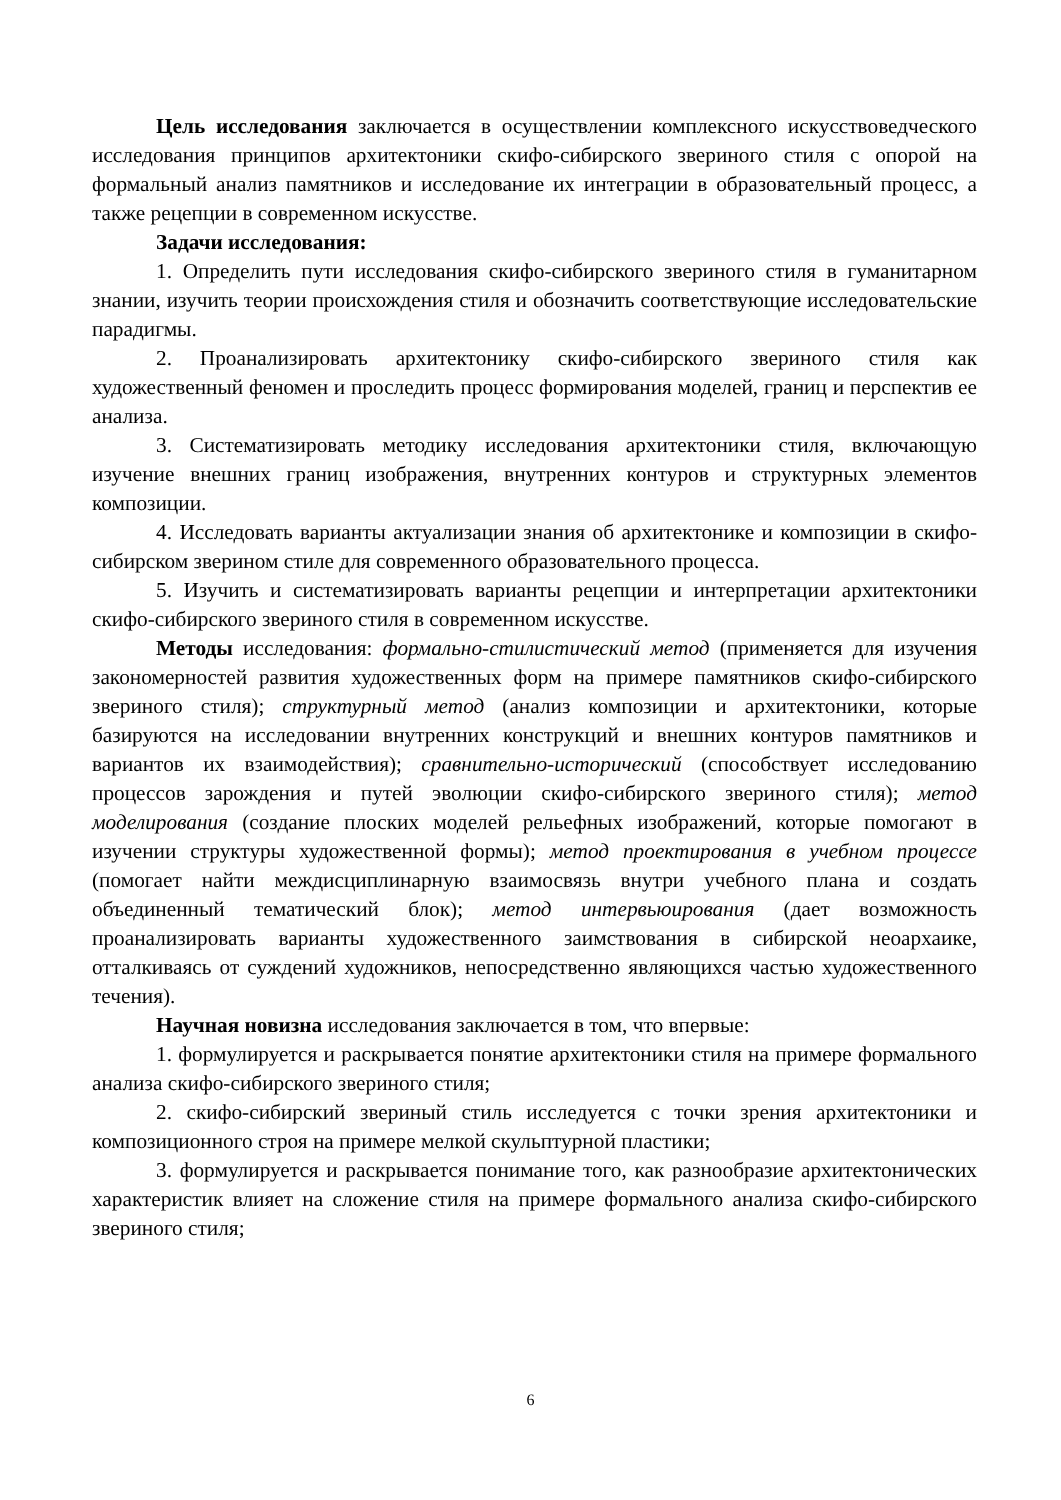Цель исследования заключается в осуществлении комплексного искусствоведческого исследования принципов архитектоники скифо-сибирского звериного стиля с опорой на формальный анализ памятников и исследование их интеграции в образовательный процесс, а также рецепции в современном искусстве.
Задачи исследования:
1. Определить пути исследования скифо-сибирского звериного стиля в гуманитарном знании, изучить теории происхождения стиля и обозначить соответствующие исследовательские парадигмы.
2. Проанализировать архитектонику скифо-сибирского звериного стиля как художественный феномен и проследить процесс формирования моделей, границ и перспектив ее анализа.
3. Систематизировать методику исследования архитектоники стиля, включающую изучение внешних границ изображения, внутренних контуров и структурных элементов композиции.
4. Исследовать варианты актуализации знания об архитектонике и композиции в скифо-сибирском зверином стиле для современного образовательного процесса.
5. Изучить и систематизировать варианты рецепции и интерпретации архитектоники скифо-сибирского звериного стиля в современном искусстве.
Методы исследования: формально-стилистический метод (применяется для изучения закономерностей развития художественных форм на примере памятников скифо-сибирского звериного стиля); структурный метод (анализ композиции и архитектоники, которые базируются на исследовании внутренних конструкций и внешних контуров памятников и вариантов их взаимодействия); сравнительно-исторический (способствует исследованию процессов зарождения и путей эволюции скифо-сибирского звериного стиля); метод моделирования (создание плоских моделей рельефных изображений, которые помогают в изучении структуры художественной формы); метод проектирования в учебном процессе (помогает найти междисциплинарную взаимосвязь внутри учебного плана и создать объединенный тематический блок); метод интервьюирования (дает возможность проанализировать варианты художественного заимствования в сибирской неоархаике, отталкиваясь от суждений художников, непосредственно являющихся частью художественного течения).
Научная новизна исследования заключается в том, что впервые:
1. формулируется и раскрывается понятие архитектоники стиля на примере формального анализа скифо-сибирского звериного стиля;
2. скифо-сибирский звериный стиль исследуется с точки зрения архитектоники и композиционного строя на примере мелкой скульптурной пластики;
3. формулируется и раскрывается понимание того, как разнообразие архитектонических характеристик влияет на сложение стиля на примере формального анализа скифо-сибирского звериного стиля;
6